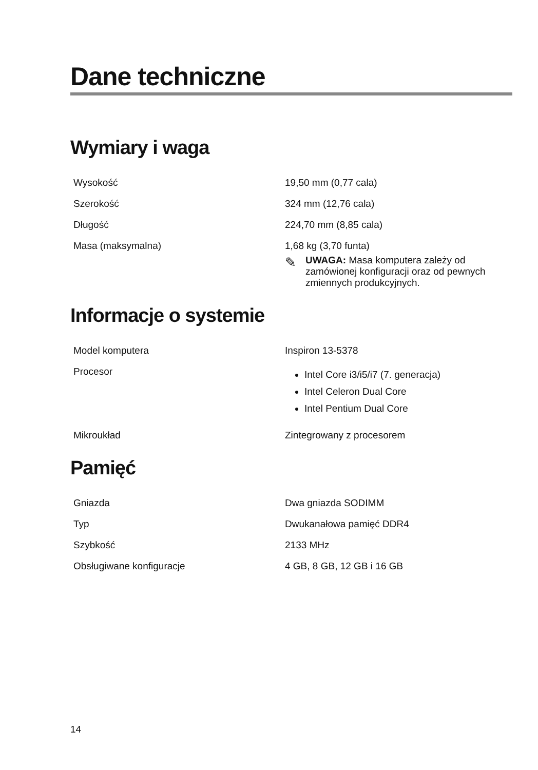Dane techniczne
Wymiary i waga
| Wysokość | 19,50 mm (0,77 cala) |
| Szerokość | 324 mm (12,76 cala) |
| Długość | 224,70 mm (8,85 cala) |
| Masa (maksymalna) | 1,68 kg (3,70 funta) ✎ UWAGA: Masa komputera zależy od zamówionej konfiguracji oraz od pewnych zmiennych produkcyjnych. |
Informacje o systemie
| Model komputera | Inspiron 13-5378 |
| Procesor | Intel Core i3/i5/i7 (7. generacja) Intel Celeron Dual Core Intel Pentium Dual Core |
| Mikroukład | Zintegrowany z procesorem |
Pamięć
| Gniazda | Dwa gniazda SODIMM |
| Typ | Dwukanałowa pamięć DDR4 |
| Szybkość | 2133 MHz |
| Obsługiwane konfiguracje | 4 GB, 8 GB, 12 GB i 16 GB |
14